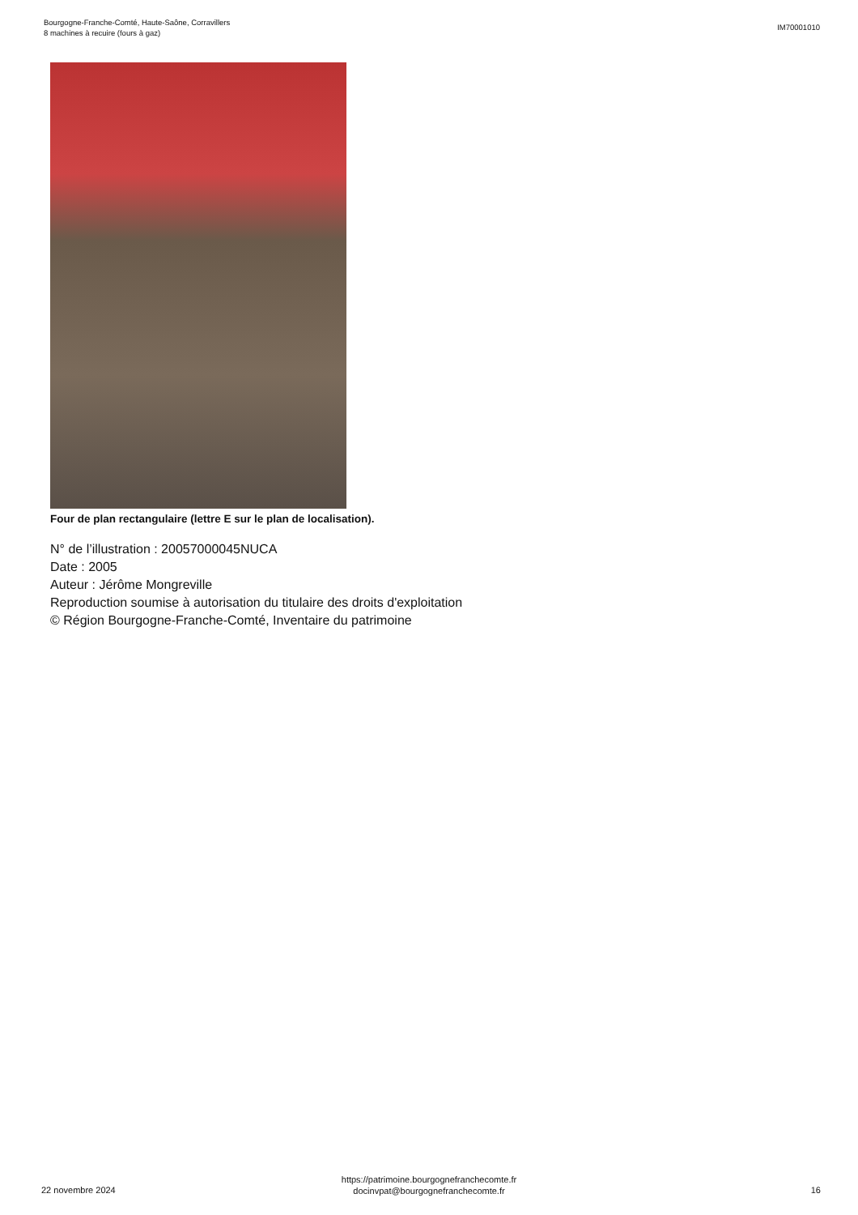Bourgogne-Franche-Comté, Haute-Saône, Corravillers
8 machines à recuire (fours à gaz)
IM70001010
Four de plan rectangulaire (lettre E sur le plan de localisation).
N° de l’illustration : 20057000045NUCA
Date : 2005
Auteur : Jérôme Mongreville
Reproduction soumise à autorisation du titulaire des droits d'exploitation
© Région Bourgogne-Franche-Comté, Inventaire du patrimoine
22 novembre 2024
https://patrimoine.bourgognefranchecomte.fr
docinvpat@bourgognefranchecomte.fr
16